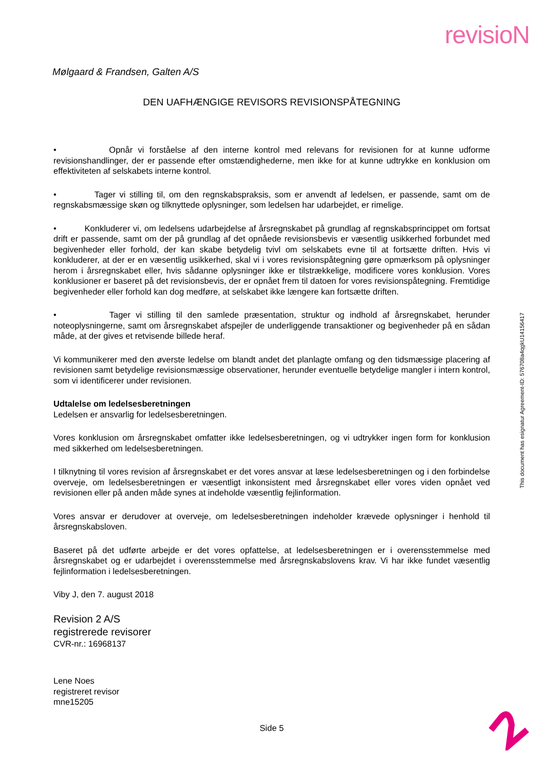revisioN
This document has esignatur Agreement-ID: 576708a4qgkU14156417
Mølgaard & Frandsen, Galten A/S
DEN UAFHÆNGIGE REVISORS REVISIONSPÅTEGNING
• Opnår vi forståelse af den interne kontrol med relevans for revisionen for at kunne udforme revisionshandlinger, der er passende efter omstændighederne, men ikke for at kunne udtrykke en konklusion om effektiviteten af selskabets interne kontrol.
• Tager vi stilling til, om den regnskabspraksis, som er anvendt af ledelsen, er passende, samt om de regnskabsmæssige skøn og tilknyttede oplysninger, som ledelsen har udarbejdet, er rimelige.
• Konkluderer vi, om ledelsens udarbejdelse af årsregnskabet på grundlag af regnskabsprincippet om fortsat drift er passende, samt om der på grundlag af det opnåede revisionsbevis er væsentlig usikkerhed forbundet med begivenheder eller forhold, der kan skabe betydelig tvivl om selskabets evne til at fortsætte driften. Hvis vi konkluderer, at der er en væsentlig usikkerhed, skal vi i vores revisionspåtegning gøre opmærksom på oplysninger herom i årsregnskabet eller, hvis sådanne oplysninger ikke er tilstrækkelige, modificere vores konklusion. Vores konklusioner er baseret på det revisionsbevis, der er opnået frem til datoen for vores revisionspåtegning. Fremtidige begivenheder eller forhold kan dog medføre, at selskabet ikke længere kan fortsætte driften.
• Tager vi stilling til den samlede præsentation, struktur og indhold af årsregnskabet, herunder noteoplysningerne, samt om årsregnskabet afspejler de underliggende transaktioner og begivenheder på en sådan måde, at der gives et retvisende billede heraf.
Vi kommunikerer med den øverste ledelse om blandt andet det planlagte omfang og den tidsmæssige placering af revisionen samt betydelige revisionsmæssige observationer, herunder eventuelle betydelige mangler i intern kontrol, som vi identificerer under revisionen.
Udtalelse om ledelsesberetningen
Ledelsen er ansvarlig for ledelsesberetningen.
Vores konklusion om årsregnskabet omfatter ikke ledelsesberetningen, og vi udtrykker ingen form for konklusion med sikkerhed om ledelsesberetningen.
I tilknytning til vores revision af årsregnskabet er det vores ansvar at læse ledelsesberetningen og i den forbindelse overveje, om ledelsesberetningen er væsentligt inkonsistent med årsregnskabet eller vores viden opnået ved revisionen eller på anden måde synes at indeholde væsentlig fejlinformation.
Vores ansvar er derudover at overveje, om ledelsesberetningen indeholder krævede oplysninger i henhold til årsregnskabsloven.
Baseret på det udførte arbejde er det vores opfattelse, at ledelsesberetningen er i overensstemmelse med årsregnskabet og er udarbejdet i overensstemmelse med årsregnskabslovens krav. Vi har ikke fundet væsentlig fejlinformation i ledelsesberetningen.
Viby J, den 7. august 2018
Revision 2 A/S
registrerede revisorer
CVR-nr.: 16968137
Lene Noes
registreret revisor
mne15205
Side 5